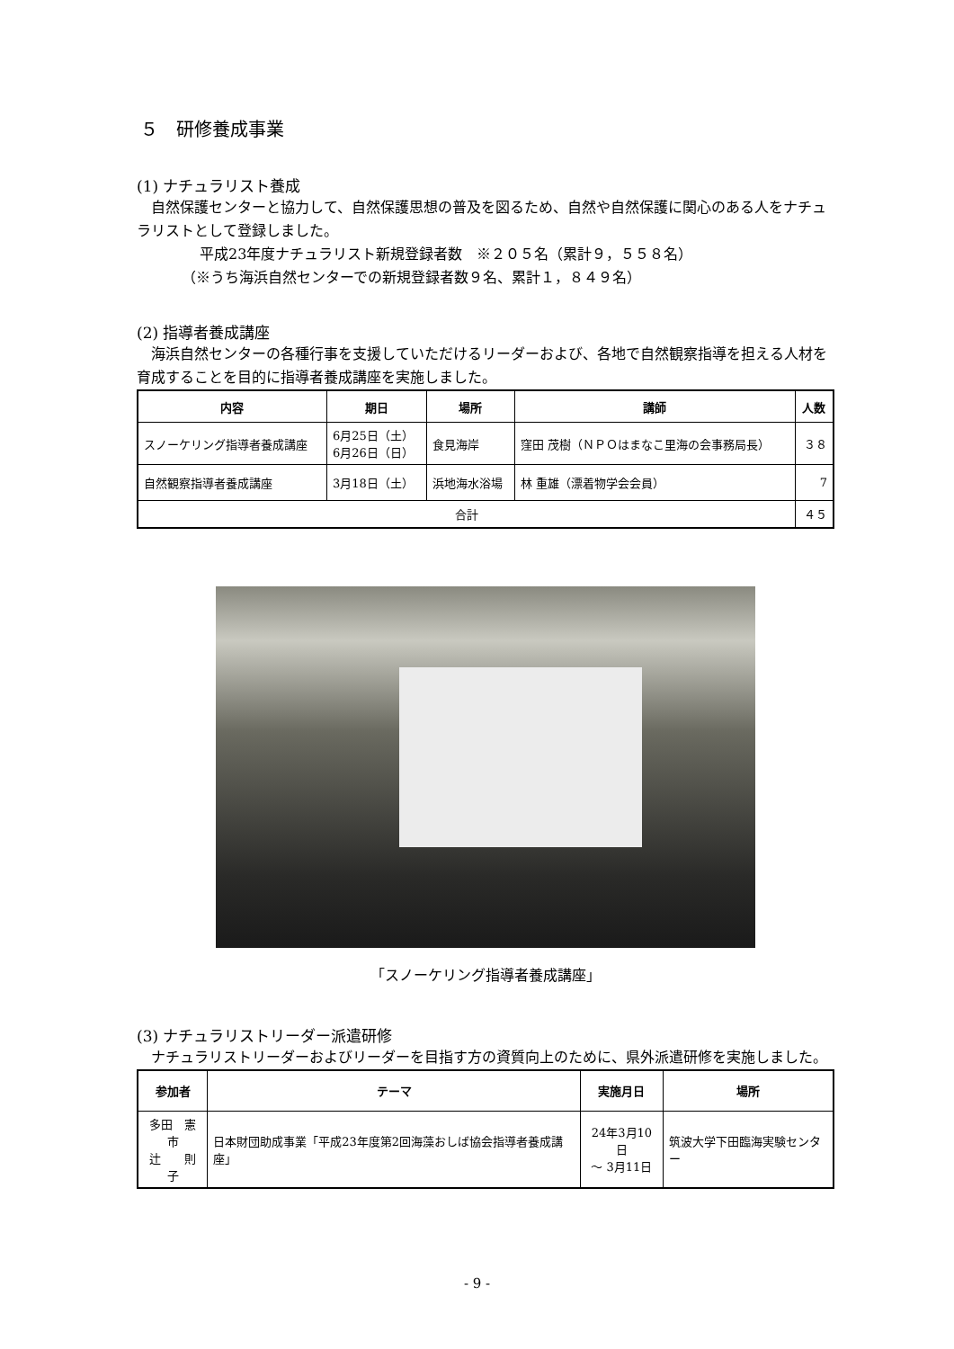５　研修養成事業
(1) ナチュラリスト養成
　自然保護センターと協力して、自然保護思想の普及を図るため、自然や自然保護に関心のある人をナチュラリストとして登録しました。
平成23年度ナチュラリスト新規登録者数　※２０５名（累計９，５５８名）
（※うち海浜自然センターでの新規登録者数９名、累計１，８４９名）
(2) 指導者養成講座
　海浜自然センターの各種行事を支援していただけるリーダーおよび、各地で自然観察指導を担える人材を育成することを目的に指導者養成講座を実施しました。
| 内容 | 期日 | 場所 | 講師 | 人数 |
| --- | --- | --- | --- | --- |
| スノーケリング指導者養成講座 | 6月25日（土） 6月26日（日） | 食見海岸 | 窪田 茂樹（ＮＰＯはまなこ里海の会事務局長） | ３８ |
| 自然観察指導者養成講座 | 3月18日（土） | 浜地海水浴場 | 林 重雄（漂着物学会会員） | 7 |
| 合計 | | | | ４５ |
「スノーケリング指導者養成講座」
(3) ナチュラリストリーダー派遣研修
　ナチュラリストリーダーおよびリーダーを目指す方の資質向上のために、県外派遣研修を実施しました。
| 参加者 | テーマ | 実施月日 | 場所 |
| --- | --- | --- | --- |
| 多田 憲市 辻 則子 | 日本財団助成事業「平成23年度第2回海藻おしば協会指導者養成講座」 | 24年3月10日 ～ 3月11日 | 筑波大学下田臨海実験センター |
- 9 -